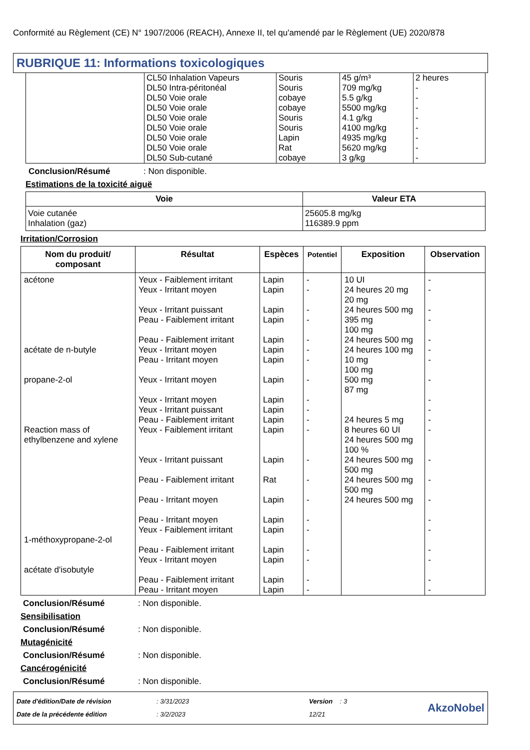Conformité au Règlement (CE) N° 1907/2006 (REACH), Annexe II, tel qu'amendé par le Règlement (UE) 2020/878
RUBRIQUE 11: Informations toxicologiques
| | CL50 Inhalation Vapeurs DL50 Intra-péritonéal DL50 Voie orale DL50 Voie orale DL50 Voie orale DL50 Voie orale DL50 Voie orale DL50 Voie orale DL50 Sub-cutané | Souris Souris cobaye cobaye Souris Souris Lapin Rat cobaye | 45 g/m³ 709 mg/kg 5.5 g/kg 5500 mg/kg 4.1 g/kg 4100 mg/kg 4935 mg/kg 5620 mg/kg 3 g/kg | 2 heures - - - - - - - - |
Conclusion/Résumé: Non disponible.
Estimations de la toxicité aiguë
| Voie | Valeur ETA |
| --- | --- |
| Voie cutanée Inhalation (gaz) | 25605.8 mg/kg 116389.9 ppm |
Irritation/Corrosion
| Nom du produit/ composant | Résultat | Espèces | Potentiel | Exposition | Observation |
| --- | --- | --- | --- | --- | --- |
| acétone acétate de n-butyle propane-2-ol Reaction mass of ethylbenzene and xylene 1-méthoxypropane-2-ol acétate d'isobutyle | Yeux - Faiblement irritant Yeux - Irritant moyen Yeux - Irritant puissant Peau - Faiblement irritant Peau - Faiblement irritant Yeux - Irritant moyen Peau - Irritant moyen Yeux - Irritant moyen Yeux - Irritant moyen Yeux - Irritant puissant Peau - Faiblement irritant Yeux - Faiblement irritant Yeux - Irritant puissant Peau - Faiblement irritant Peau - Irritant moyen Peau - Irritant moyen Yeux - Faiblement irritant Peau - Faiblement irritant Yeux - Irritant moyen Peau - Faiblement irritant Peau - Irritant moyen | Lapin Lapin Lapin Lapin Lapin Lapin Lapin Lapin Lapin Lapin Lapin Lapin Lapin Rat Lapin Lapin Lapin Lapin Lapin Lapin Lapin | - - - - - - - - - - - - - - - - - - - - - | 10 UI 24 heures 20 mg 20 mg 24 heures 500 mg 395 mg 100 mg 24 heures 500 mg 24 heures 100 mg 10 mg 100 mg 500 mg 87 mg 24 heures 5 mg 8 heures 60 UI 24 heures 500 mg 100 % 24 heures 500 mg 500 mg 24 heures 500 mg 500 mg 24 heures 500 mg | - - - - - - - - - - - - - - - - - - - - - |
Conclusion/Résumé: Non disponible.
Sensibilisation
Conclusion/Résumé: Non disponible.
Mutagénicité
Conclusion/Résumé: Non disponible.
Cancérogénicité
Conclusion/Résumé: Non disponible.
Date d'édition/Date de révision
Date de la précédente édition
: 3/31/2023
: 3/2/2023
Version : 3
12/21
AkzoNobel